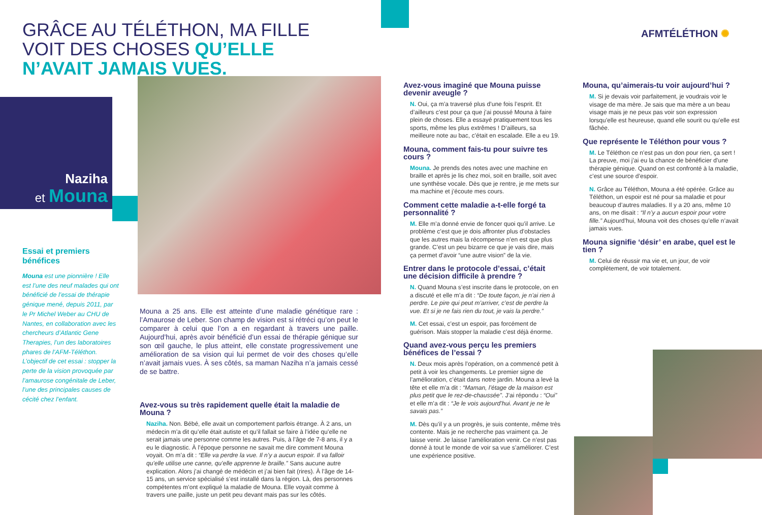GRÂCE AU TÉLÉTHON, MA FILLE
VOIT DES CHOSES QU’ELLE
N’AVAIT JAMAIS VUES.
Naziha
et Mouna
Essai et premiers bénéfices
Mouna est une pionnière ! Elle est l’une des neuf malades qui ont bénéficié de l’essai de thérapie génique mené, depuis 2011, par le Pr Michel Weber au CHU de Nantes, en collaboration avec les chercheurs d’Atlantic Gene Therapies, l’un des laboratoires phares de l’AFM-Téléthon. L’objectif de cet essai : stopper la perte de la vision provoquée par l’amaurose congénitale de Leber, l’une des principales causes de cécité chez l’enfant.
Mouna a 25 ans. Elle est atteinte d’une maladie génétique rare : l’Amaurose de Leber. Son champ de vision est si rétréci qu’on peut le comparer à celui que l’on a en regardant à travers une paille. Aujourd’hui, après avoir bénéficié d’un essai de thérapie génique sur son œil gauche, le plus atteint, elle constate progressivement une amélioration de sa vision qui lui permet de voir des choses qu’elle n’avait jamais vues. À ses côtés, sa maman Naziha n’a jamais cessé de se battre.
Avez-vous su très rapidement quelle était la maladie de Mouna ?
Naziha. Non. Bébé, elle avait un comportement parfois étrange. À 2 ans, un médecin m’a dit qu’elle était autiste et qu’il fallait se faire à l’idée qu’elle ne serait jamais une personne comme les autres. Puis, à l’âge de 7-8 ans, il y a eu le diagnostic. À l’époque personne ne savait me dire comment Mouna voyait. On m’a dit : “Elle va perdre la vue. Il n’y a aucun espoir. Il va falloir qu’elle utilise une canne, qu’elle apprenne le braille.” Sans aucune autre explication. Alors j’ai changé de médécin et j’ai bien fait (rires). À l’âge de 14-15 ans, un service spécialisé s’est installé dans la région. Là, des personnes compétentes m’ont expliqué la maladie de Mouna. Elle voyait comme à travers une paille, juste un petit peu devant mais pas sur les côtés.
Avez-vous imaginé que Mouna puisse devenir aveugle ?
N. Oui, ça m’a traversé plus d’une fois l’esprit. Et d’ailleurs c’est pour ça que j’ai poussé Mouna à faire plein de choses. Elle a essayé pratiquement tous les sports, même les plus extrêmes ! D’ailleurs, sa meilleure note au bac, c’était en escalade. Elle a eu 19.
Mouna, comment fais-tu pour suivre tes cours ?
Mouna. Je prends des notes avec une machine en braille et après je lis chez moi, soit en braille, soit avec une synthèse vocale. Dès que je rentre, je me mets sur ma machine et j’écoute mes cours.
Comment cette maladie a-t-elle forgé ta personnalité ?
M. Elle m’a donné envie de foncer quoi qu’il arrive. Le problème c’est que je dois affronter plus d’obstacles que les autres mais la récompense n’en est que plus grande. C’est un peu bizarre ce que je vais dire, mais ça permet d’avoir “une autre vision” de la vie.
Entrer dans le protocole d’essai, c’était une décision difficile à prendre ?
N. Quand Mouna s’est inscrite dans le protocole, on en a discuté et elle m’a dit : “De toute façon, je n’ai rien à perdre. Le pire qui peut m’arriver, c’est de perdre la vue. Et si je ne fais rien du tout, je vais la perdre.”
M. Cet essai, c’est un espoir, pas forcément de guérison. Mais stopper la maladie c’est déjà énorme.
Quand avez-vous perçu les premiers bénéfices de l’essai ?
N. Deux mois après l’opération, on a commencé petit à petit à voir les changements. Le premier signe de l’amélioration, c’était dans notre jardin. Mouna a levé la tête et elle m’a dit : “Maman, l’étage de la maison est plus petit que le rez-de-chaussée”. J’ai répondu : “Oui” et elle m’a dit : “Je le vois aujourd’hui. Avant je ne le savais pas.”
M. Dès qu’il y a un progrès, je suis contente, même très contente. Mais je ne recherche pas vraiment ça. Je laisse venir. Je laisse l’amélioration venir. Ce n’est pas donné à tout le monde de voir sa vue s’améliorer. C’est une expérience positive.
AFMTÉLÉTHON ✺
Mouna, qu’aimerais-tu voir aujourd’hui ?
M. Si je devais voir parfaitement, je voudrais voir le visage de ma mère. Je sais que ma mère a un beau visage mais je ne peux pas voir son expression lorsqu’elle est heureuse, quand elle sourit ou qu’elle est fâchée.
Que représente le Téléthon pour vous ?
M. Le Téléthon ce n’est pas un don pour rien, ça sert ! La preuve, moi j’ai eu la chance de bénéficier d’une thérapie génique. Quand on est confronté à la maladie, c’est une source d’espoir.
N. Grâce au Téléthon, Mouna a été opérée. Grâce au Téléthon, un espoir est né pour sa maladie et pour beaucoup d’autres maladies. Il y a 20 ans, même 10 ans, on me disait : “Il n’y a aucun espoir pour votre fille.” Aujourd’hui, Mouna voit des choses qu’elle n’avait jamais vues.
Mouna signifie ‘désir’ en arabe, quel est le tien ?
M. Celui de réussir ma vie et, un jour, de voir complètement, de voir totalement.